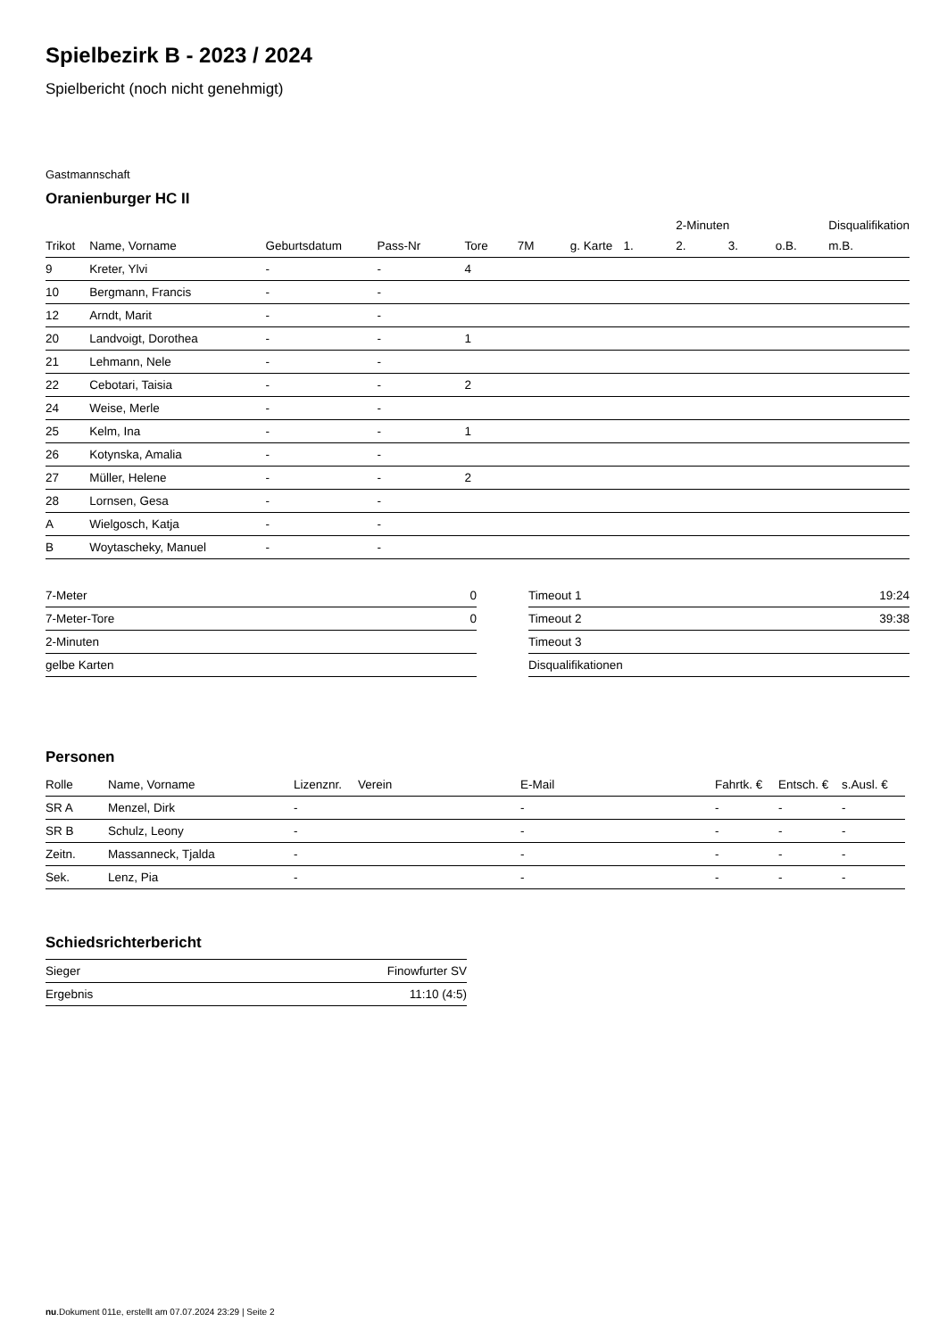Spielbezirk B - 2023 / 2024
Spielbericht (noch nicht genehmigt)
Gastmannschaft
Oranienburger HC II
| | | | | | | | | 2-Minuten | | | Disqualifikation |
| --- | --- | --- | --- | --- | --- | --- | --- | --- | --- | --- | --- |
| Trikot | Name, Vorname | Geburtsdatum | Pass-Nr | Tore | 7M | g. Karte | 1. | 2. | 3. | o.B. | m.B. |
| 9 | Kreter, Ylvi | - | - | 4 | | | | | | | |
| 10 | Bergmann, Francis | - | - | | | | | | | | |
| 12 | Arndt, Marit | - | - | | | | | | | | |
| 20 | Landvoigt, Dorothea | - | - | 1 | | | | | | | |
| 21 | Lehmann, Nele | - | - | | | | | | | | |
| 22 | Cebotari, Taisia | - | - | 2 | | | | | | | |
| 24 | Weise, Merle | - | - | | | | | | | | |
| 25 | Kelm, Ina | - | - | 1 | | | | | | | |
| 26 | Kotynska, Amalia | - | - | | | | | | | | |
| 27 | Müller, Helene | - | - | 2 | | | | | | | |
| 28 | Lornsen, Gesa | - | - | | | | | | | | |
| A | Wielgosch, Katja | - | - | | | | | | | | |
| B | Woytascheky, Manuel | - | - | | | | | | | | |
| 7-Meter | 0 |
| 7-Meter-Tore | 0 |
| 2-Minuten | |
| gelbe Karten | |
| Timeout 1 | 19:24 |
| Timeout 2 | 39:38 |
| Timeout 3 | |
| Disqualifikationen | |
Personen
| Rolle | Name, Vorname | Lizenznr. | Verein | E-Mail | Fahrtk. € | Entsch. € | s.Ausl. € |
| --- | --- | --- | --- | --- | --- | --- | --- |
| SR A | Menzel, Dirk | - | | - | - | - | - |
| SR B | Schulz, Leony | - | | - | - | - | - |
| Zeitn. | Massanneck, Tjalda | - | | - | - | - | - |
| Sek. | Lenz, Pia | - | | - | - | - | - |
Schiedsrichterbericht
| Sieger | Finowfurter SV |
| Ergebnis | 11:10 (4:5) |
nu.Dokument 011e, erstellt am 07.07.2024 23:29 | Seite 2